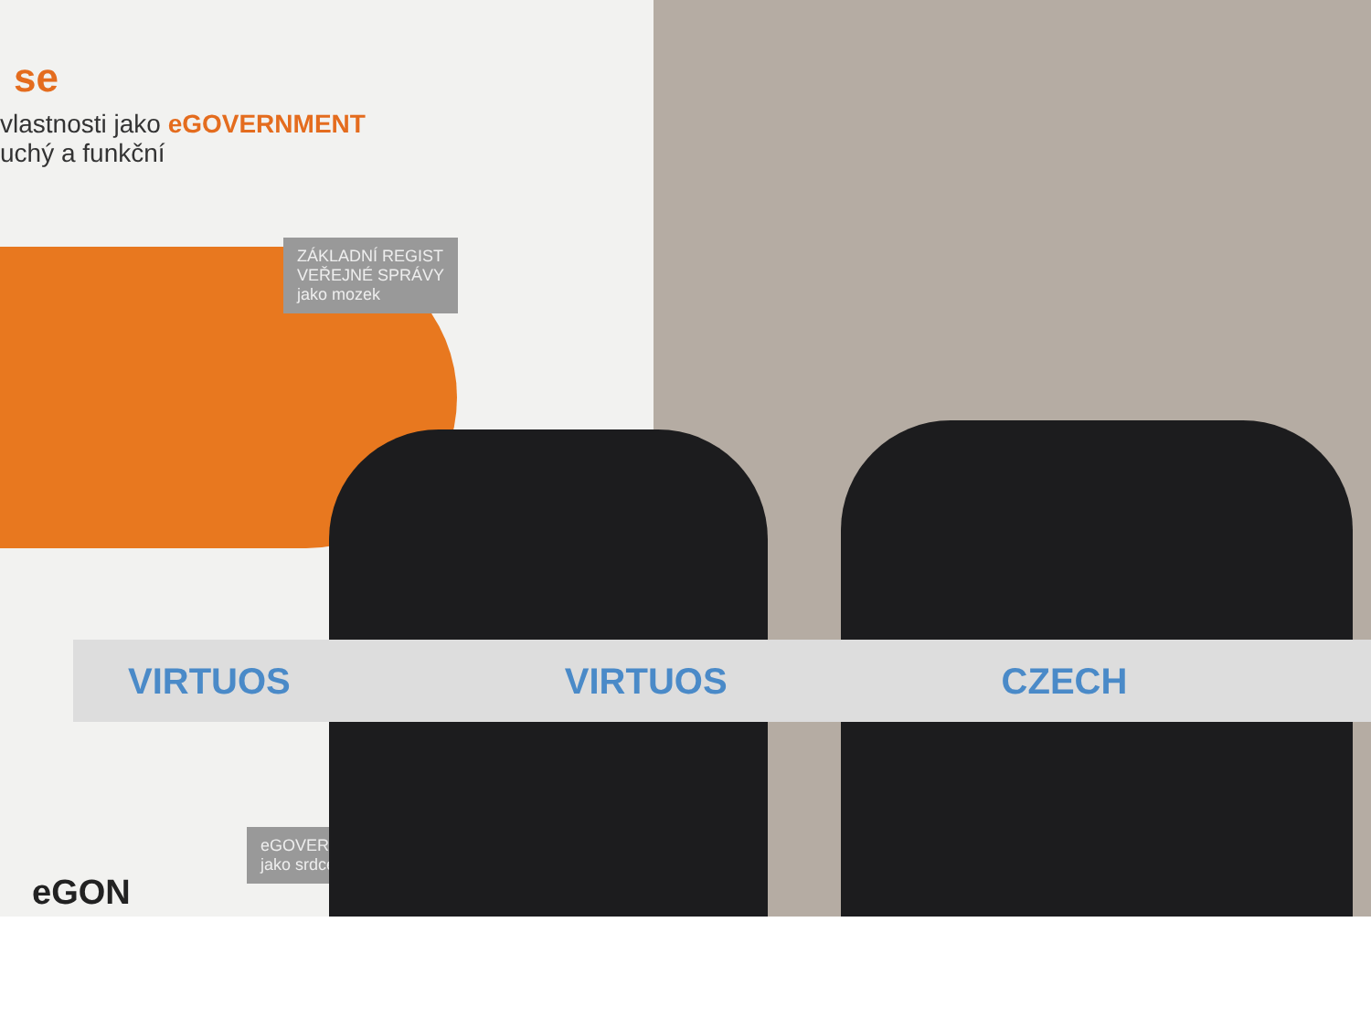se
vlastnosti jako eGOVERNMENT
uchý a funkční
ZÁKLADNÍ REGIST
VEŘEJNÉ SPRÁVY
jako mozek
eGOVERN
jako srdce
eGON
VIRTUOS VIRTUOS CZECH